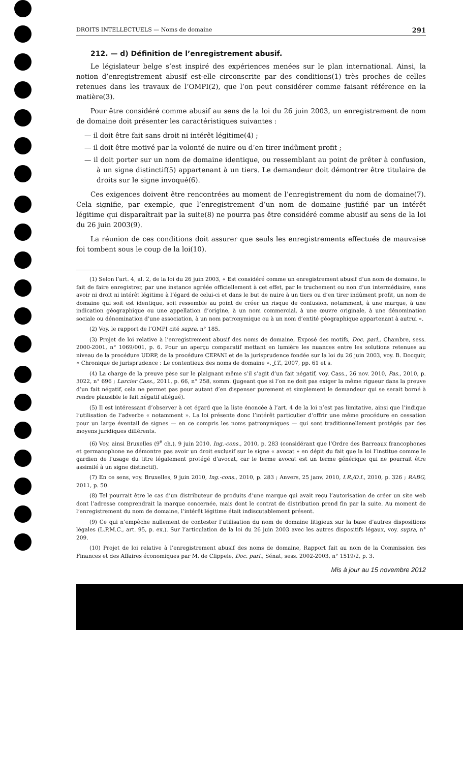DROITS INTELLECTUELS — Noms de domaine 291
212. — d) Définition de l’enregistrement abusif.
Le législateur belge s’est inspiré des expériences menées sur le plan international. Ainsi, la notion d’enregistrement abusif est-elle circonscrite par des conditions(1) très proches de celles retenues dans les travaux de l’OMPI(2), que l’on peut considérer comme faisant référence en la matière(3).
Pour être considéré comme abusif au sens de la loi du 26 juin 2003, un enregistrement de nom de domaine doit présenter les caractéristiques suivantes :
— il doit être fait sans droit ni intérêt légitime(4) ;
— il doit être motivé par la volonté de nuire ou d’en tirer indûment profit ;
— il doit porter sur un nom de domaine identique, ou ressemblant au point de prêter à confusion, à un signe distinctif(5) appartenant à un tiers. Le demandeur doit démontrer être titulaire de droits sur le signe invoqué(6).
Ces exigences doivent être rencontrées au moment de l’enregistrement du nom de domaine(7). Cela signifie, par exemple, que l’enregistrement d’un nom de domaine justifié par un intérêt légitime qui disparaîtrait par la suite(8) ne pourra pas être considéré comme abusif au sens de la loi du 26 juin 2003(9).
La réunion de ces conditions doit assurer que seuls les enregistrements effectués de mauvaise foi tombent sous le coup de la loi(10).
(1) Selon l’art. 4, al. 2, de la loi du 26 juin 2003, « Est considéré comme un enregistrement abusif d’un nom de domaine, le fait de faire enregistrer, par une instance agréée officiellement à cet effet, par le truchement ou non d’un intermédiaire, sans avoir ni droit ni intérêt légitime à l’égard de celui-ci et dans le but de nuire à un tiers ou d’en tirer indûment profit, un nom de domaine qui soit est identique, soit ressemble au point de créer un risque de confusion, notamment, à une marque, à une indication géographique ou une appellation d’origine, à un nom commercial, à une œuvre originale, à une dénomination sociale ou dénomination d’une association, à un nom patronymique ou à un nom d’entité géographique appartenant à autrui ».
(2) Voy. le rapport de l’OMPI cité supra, n° 185.
(3) Projet de loi relative à l’enregistrement abusif des noms de domaine, Exposé des motifs, Doc. parl., Chambre, sess. 2000-2001, n° 1069/001, p. 6. Pour un aperçu comparatif mettant en lumière les nuances entre les solutions retenues au niveau de la procédure UDRP, de la procédure CEPANI et de la jurisprudence fondée sur la loi du 26 juin 2003, voy. B. Docquir, « Chronique de jurisprudence : Le contentieux des noms de domaine », J.T., 2007, pp. 61 et s.
(4) La charge de la preuve pèse sur le plaignant même s’il s’agit d’un fait négatif, voy. Cass., 26 nov. 2010, Pas., 2010, p. 3022, n° 696 ; Larcier Cass., 2011, p. 66, n° 258, somm. (jugeant que si l’on ne doit pas exiger la même rigueur dans la preuve d’un fait négatif, cela ne permet pas pour autant d’en dispenser purement et simplement le demandeur qui se serait borné à rendre plausible le fait négatif allégué).
(5) Il est intéressant d’observer à cet égard que la liste énoncée à l’art. 4 de la loi n’est pas limitative, ainsi que l’indique l’utilisation de l’adverbe « notamment ». La loi présente donc l’intérêt particulier d’offrir une même procédure en cessation pour un large éventail de signes — en ce compris les noms patronymiques — qui sont traditionnellement protégés par des moyens juridiques différents.
(6) Voy. ainsi Bruxelles (9<sup>e</sup> ch.), 9 juin 2010, Ing.-cons., 2010, p. 283 (considérant que l’Ordre des Barreaux francophones et germanophone ne démontre pas avoir un droit exclusif sur le signe « avocat » en dépit du fait que la loi l’institue comme le gardien de l’usage du titre légalement protégé d’avocat, car le terme avocat est un terme générique qui ne pourrait être assimilé à un signe distinctif).
(7) En ce sens, voy. Bruxelles, 9 juin 2010, Ing.-cons., 2010, p. 283 ; Anvers, 25 janv. 2010, I.R./D.I., 2010, p. 326 ; RABG, 2011, p. 50.
(8) Tel pourrait être le cas d’un distributeur de produits d’une marque qui avait reçu l’autorisation de créer un site web dont l’adresse comprendrait la marque concernée, mais dont le contrat de distribution prend fin par la suite. Au moment de l’enregistrement du nom de domaine, l’intérêt légitime était indiscutablement présent.
(9) Ce qui n’empêche nullement de contester l’utilisation du nom de domaine litigieux sur la base d’autres dispositions légales (L.P.M.C., art. 95, p. ex.). Sur l’articulation de la loi du 26 juin 2003 avec les autres dispositifs légaux, voy. supra, n° 209.
(10) Projet de loi relative à l’enregistrement abusif des noms de domaine, Rapport fait au nom de la Commission des Finances et des Affaires économiques par M. de Clippele, Doc. parl., Sénat, sess. 2002-2003, n° 1519/2, p. 3.
Mis à jour au 15 novembre 2012